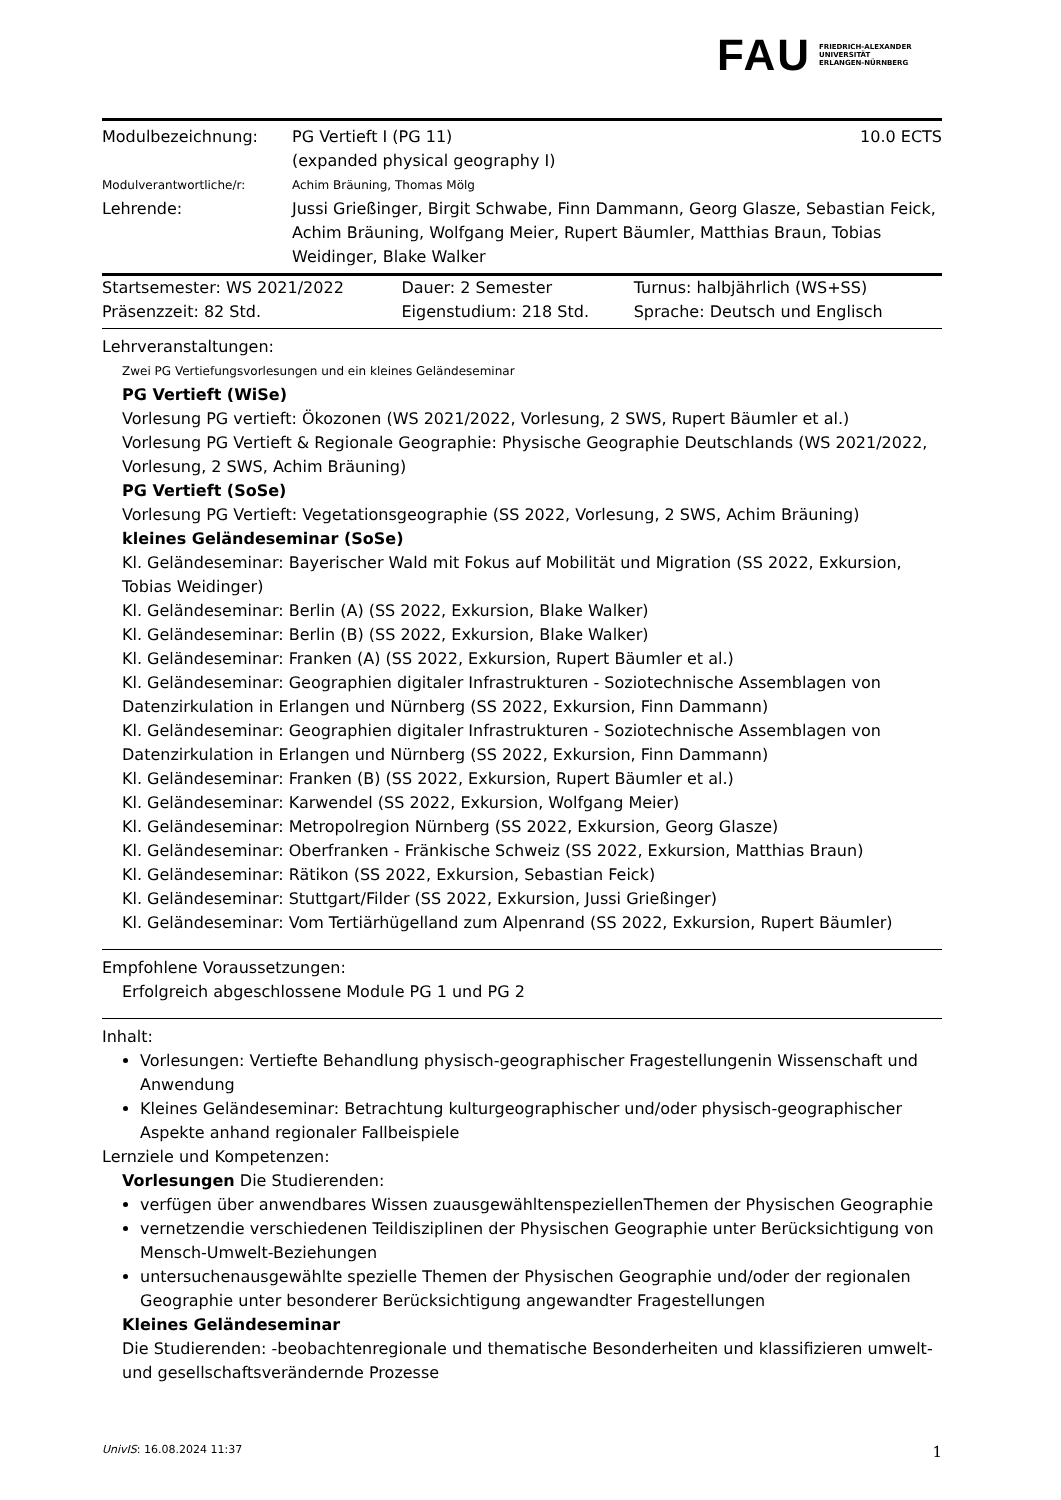FAU
FRIEDRICH-ALEXANDER
UNIVERSITÄT
ERLANGEN-NÜRNBERG
| Modulbezeichnung: | PG Vertieft I (PG 11) (expanded physical geography I) | 10.0 ECTS |
| Modulverantwortliche/r: | Achim Bräuning, Thomas Mölg | |
| Lehrende: | Jussi Grießinger, Birgit Schwabe, Finn Dammann, Georg Glasze, Sebastian Feick, Achim Bräuning, Wolfgang Meier, Rupert Bäumler, Matthias Braun, Tobias Weidinger, Blake Walker | |
| Startsemester: WS 2021/2022 | Dauer: 2 Semester | Turnus: halbjährlich (WS+SS) |
| Präsenzzeit: 82 Std. | Eigenstudium: 218 Std. | Sprache: Deutsch und Englisch |
Lehrveranstaltungen:
Zwei PG Vertiefungsvorlesungen und ein kleines Geländeseminar
PG Vertieft (WiSe)
Vorlesung PG vertieft: Ökozonen (WS 2021/2022, Vorlesung, 2 SWS, Rupert Bäumler et al.)
Vorlesung PG Vertieft & Regionale Geographie: Physische Geographie Deutschlands (WS 2021/2022, Vorlesung, 2 SWS, Achim Bräuning)
PG Vertieft (SoSe)
Vorlesung PG Vertieft: Vegetationsgeographie (SS 2022, Vorlesung, 2 SWS, Achim Bräuning)
kleines Geländeseminar (SoSe)
Kl. Geländeseminar: Bayerischer Wald mit Fokus auf Mobilität und Migration (SS 2022, Exkursion, Tobias Weidinger)
Kl. Geländeseminar: Berlin (A) (SS 2022, Exkursion, Blake Walker)
Kl. Geländeseminar: Berlin (B) (SS 2022, Exkursion, Blake Walker)
Kl. Geländeseminar: Franken (A) (SS 2022, Exkursion, Rupert Bäumler et al.)
Kl. Geländeseminar: Geographien digitaler Infrastrukturen - Soziotechnische Assemblagen von Datenzirkulation in Erlangen und Nürnberg (SS 2022, Exkursion, Finn Dammann)
Kl. Geländeseminar: Geographien digitaler Infrastrukturen - Soziotechnische Assemblagen von Datenzirkulation in Erlangen und Nürnberg (SS 2022, Exkursion, Finn Dammann)
Kl. Geländeseminar: Franken (B) (SS 2022, Exkursion, Rupert Bäumler et al.)
Kl. Geländeseminar: Karwendel (SS 2022, Exkursion, Wolfgang Meier)
Kl. Geländeseminar: Metropolregion Nürnberg (SS 2022, Exkursion, Georg Glasze)
Kl. Geländeseminar: Oberfranken - Fränkische Schweiz (SS 2022, Exkursion, Matthias Braun)
Kl. Geländeseminar: Rätikon (SS 2022, Exkursion, Sebastian Feick)
Kl. Geländeseminar: Stuttgart/Filder (SS 2022, Exkursion, Jussi Grießinger)
Kl. Geländeseminar: Vom Tertiärhügelland zum Alpenrand (SS 2022, Exkursion, Rupert Bäumler)
Empfohlene Voraussetzungen:
Erfolgreich abgeschlossene Module PG 1 und PG 2
Inhalt:
Vorlesungen: Vertiefte Behandlung physisch-geographischer Fragestellungenin Wissenschaft und Anwendung
Kleines Geländeseminar: Betrachtung kulturgeographischer und/oder physisch-geographischer Aspekte anhand regionaler Fallbeispiele
Lernziele und Kompetenzen:
Vorlesungen Die Studierenden:
verfügen über anwendbares Wissen zuausgewähltenspeziellenThemen der Physischen Geographie
vernetzendie verschiedenen Teildisziplinen der Physischen Geographie unter Berücksichtigung von Mensch-Umwelt-Beziehungen
untersuchenausgewählte spezielle Themen der Physischen Geographie und/oder der regionalen Geographie unter besonderer Berücksichtigung angewandter Fragestellungen
Kleines Geländeseminar
Die Studierenden: -beobachtenregionale und thematische Besonderheiten und klassifizieren umwelt-und gesellschaftsverändernde Prozesse
UnivIS: 16.08.2024 11:37 1